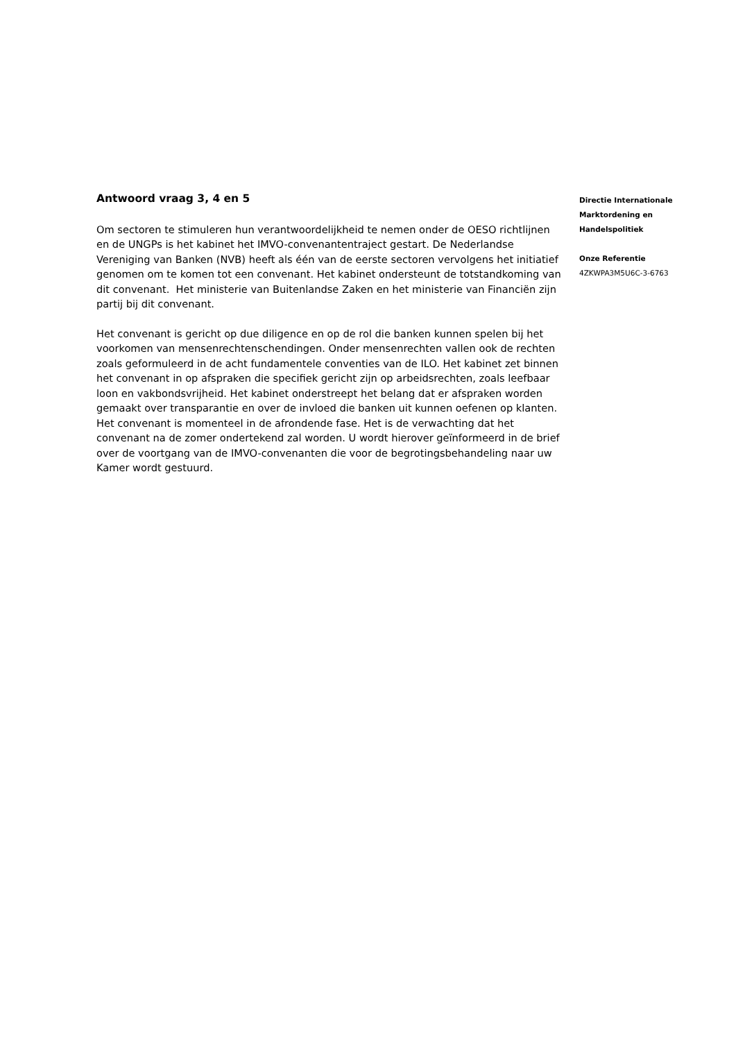Antwoord vraag 3, 4 en 5
Om sectoren te stimuleren hun verantwoordelijkheid te nemen onder de OESO richtlijnen en de UNGPs is het kabinet het IMVO-convenantentraject gestart. De Nederlandse Vereniging van Banken (NVB) heeft als één van de eerste sectoren vervolgens het initiatief genomen om te komen tot een convenant. Het kabinet ondersteunt de totstandkoming van dit convenant. Het ministerie van Buitenlandse Zaken en het ministerie van Financiën zijn partij bij dit convenant.
Het convenant is gericht op due diligence en op de rol die banken kunnen spelen bij het voorkomen van mensenrechtenschendingen. Onder mensenrechten vallen ook de rechten zoals geformuleerd in de acht fundamentele conventies van de ILO. Het kabinet zet binnen het convenant in op afspraken die specifiek gericht zijn op arbeidsrechten, zoals leefbaar loon en vakbondsvrijheid. Het kabinet onderstreept het belang dat er afspraken worden gemaakt over transparantie en over de invloed die banken uit kunnen oefenen op klanten. Het convenant is momenteel in de afrondende fase. Het is de verwachting dat het convenant na de zomer ondertekend zal worden. U wordt hierover geïnformeerd in de brief over de voortgang van de IMVO-convenanten die voor de begrotingsbehandeling naar uw Kamer wordt gestuurd.
Directie Internationale Marktordening en Handelspolitiek
Onze Referentie
4ZKWPA3M5U6C-3-6763